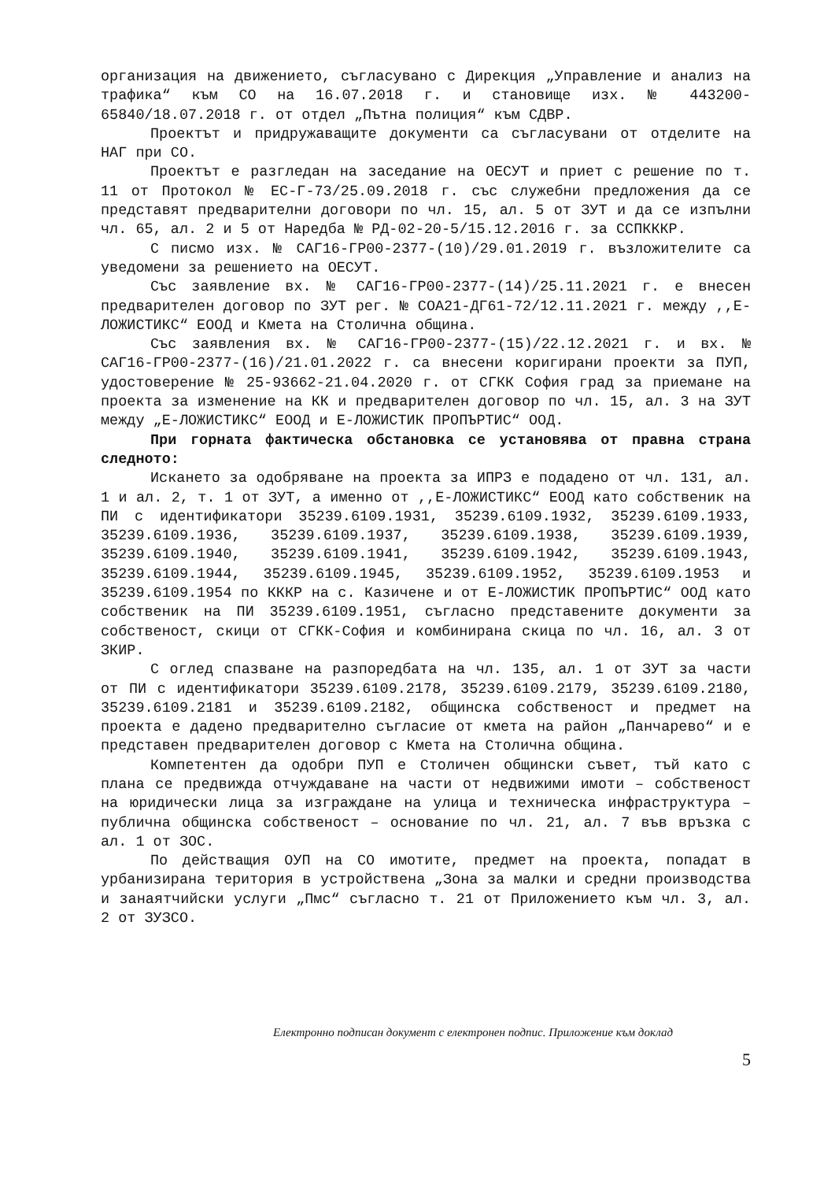организация на движението, съгласувано с Дирекция „Управление и анализ на трафика“ към СО на 16.07.2018 г. и становище изх. № 443200-65840/18.07.2018 г. от отдел „Пътна полиция“ към СДВР.
Проектът и придружаващите документи са съгласувани от отделите на НАГ при СО.
Проектът е разгледан на заседание на ОЕСУТ и приет с решение по т. 11 от Протокол № ЕС-Г-73/25.09.2018 г. със служебни предложения да се представят предварителни договори по чл. 15, ал. 5 от ЗУТ и да се изпълни чл. 65, ал. 2 и 5 от Наредба № РД-02-20-5/15.12.2016 г. за ССПКККР.
С писмо изх. № САГ16-ГР00-2377-(10)/29.01.2019 г. възложителите са уведомени за решението на ОЕСУТ.
Със заявление вх. № САГ16-ГР00-2377-(14)/25.11.2021 г. е внесен предварителен договор по ЗУТ рег. № СОА21-ДГ61-72/12.11.2021 г. между ,,Е-ЛОЖИСТИКС“ ЕООД и Кмета на Столична община.
Със заявления вх. № САГ16-ГР00-2377-(15)/22.12.2021 г. и вх. № САГ16-ГР00-2377-(16)/21.01.2022 г. са внесени коригирани проекти за ПУП, удостоверение № 25-93662-21.04.2020 г. от СГКК София град за приемане на проекта за изменение на КК и предварителен договор по чл. 15, ал. 3 на ЗУТ между „Е-ЛОЖИСТИКС“ ЕООД и Е-ЛОЖИСТИК ПРОПЪРТИС“ ООД.
При горната фактическа обстановка се установява от правна страна следното:
Искането за одобряване на проекта за ИПРЗ е подадено от чл. 131, ал. 1 и ал. 2, т. 1 от ЗУТ, а именно от ,,Е-ЛОЖИСТИКС“ ЕООД като собственик на ПИ с идентификатори 35239.6109.1931, 35239.6109.1932, 35239.6109.1933, 35239.6109.1936, 35239.6109.1937, 35239.6109.1938, 35239.6109.1939, 35239.6109.1940, 35239.6109.1941, 35239.6109.1942, 35239.6109.1943, 35239.6109.1944, 35239.6109.1945, 35239.6109.1952, 35239.6109.1953 и 35239.6109.1954 по КККР на с. Казичене и от Е-ЛОЖИСТИК ПРОПЪРТИС“ ООД като собственик на ПИ 35239.6109.1951, съгласно представените документи за собственост, скици от СГКК-София и комбинирана скица по чл. 16, ал. 3 от ЗКИР.
С оглед спазване на разпоредбата на чл. 135, ал. 1 от ЗУТ за части от ПИ с идентификатори 35239.6109.2178, 35239.6109.2179, 35239.6109.2180, 35239.6109.2181 и 35239.6109.2182, общинска собственост и предмет на проекта е дадено предварително съгласие от кмета на район „Панчарево“ и е представен предварителен договор с Кмета на Столична община.
Компетентен да одобри ПУП е Столичен общински съвет, тъй като с плана се предвижда отчуждаване на части от недвижими имоти – собственост на юридически лица за изграждане на улица и техническа инфраструктура – публична общинска собственост – основание по чл. 21, ал. 7 във връзка с ал. 1 от ЗОС.
По действащия ОУП на СО имотите, предмет на проекта, попадат в урбанизирана територия в устройствена „Зона за малки и средни производства и занаятчийски услуги „Пмс“ съгласно т. 21 от Приложението към чл. 3, ал. 2 от ЗУЗСО.
Електронно подписан документ с електронен подпис. Приложение към доклад
5